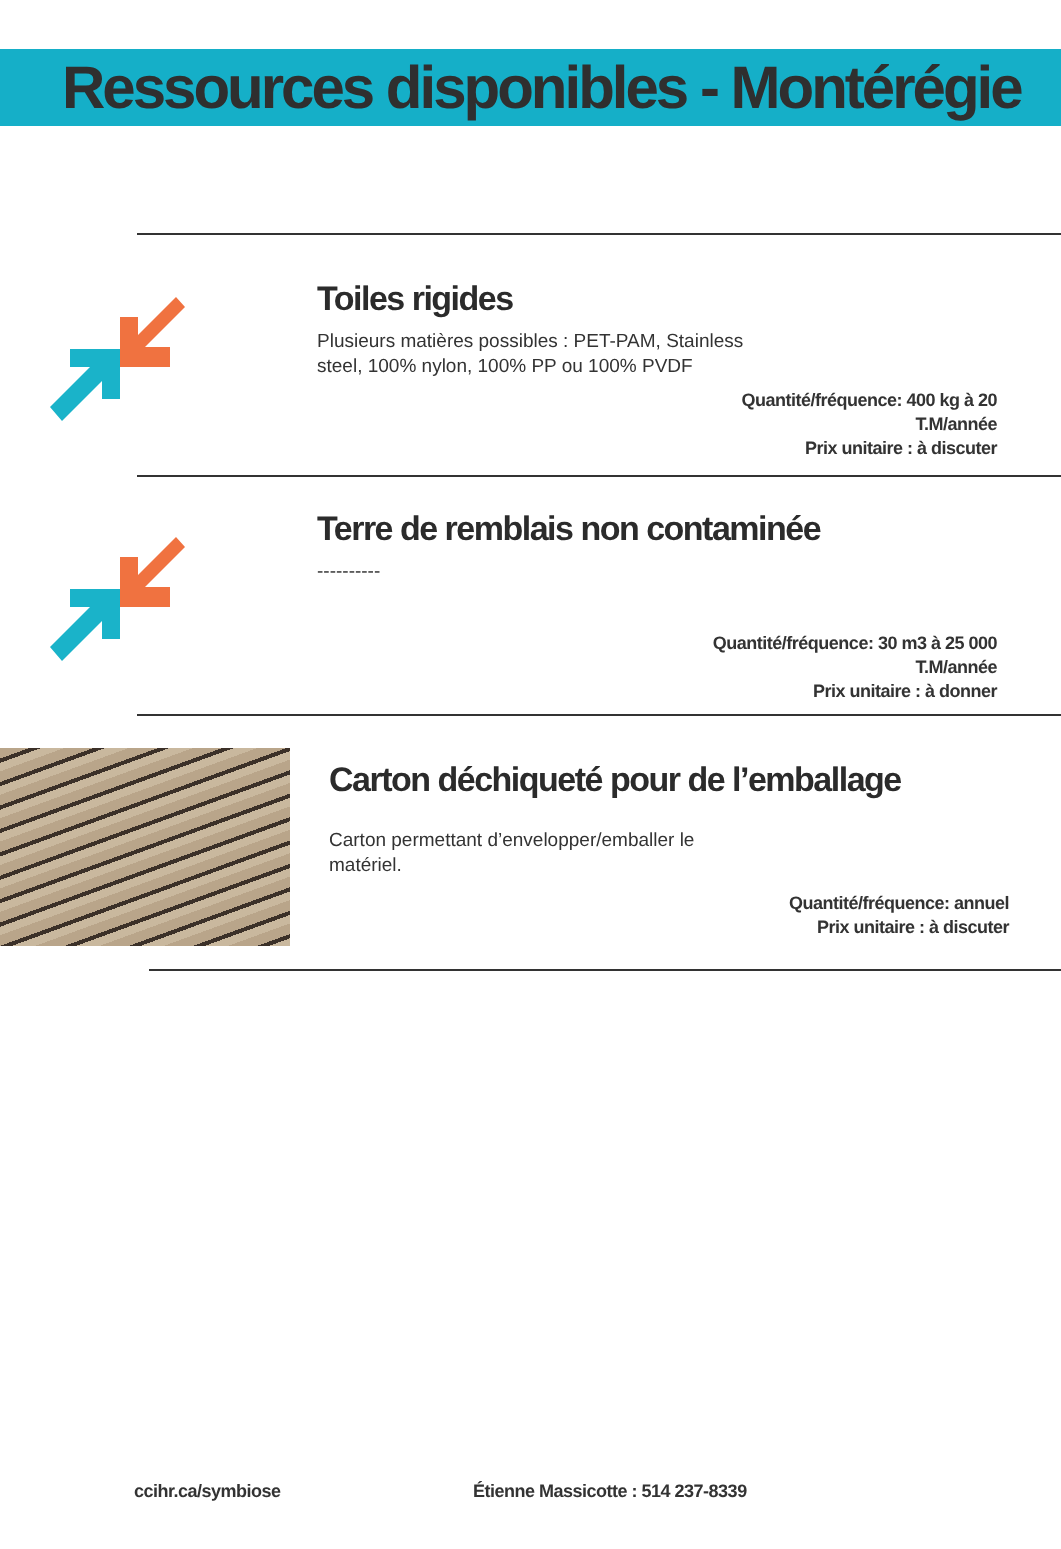Ressources disponibles - Montérégie
Toiles rigides
Plusieurs matières possibles : PET-PAM, Stainless steel, 100% nylon, 100% PP ou 100% PVDF
Quantité/fréquence: 400 kg à 20
T.M/année
Prix unitaire : à discuter
Terre de remblais non contaminée
----------
Quantité/fréquence: 30 m3 à 25 000
T.M/année
Prix unitaire : à donner
Carton déchiqueté pour de l’emballage
Carton permettant d’envelopper/emballer le matériel.
Quantité/fréquence: annuel
Prix unitaire : à discuter
ccihr.ca/symbiose
Étienne Massicotte : 514 237-8339